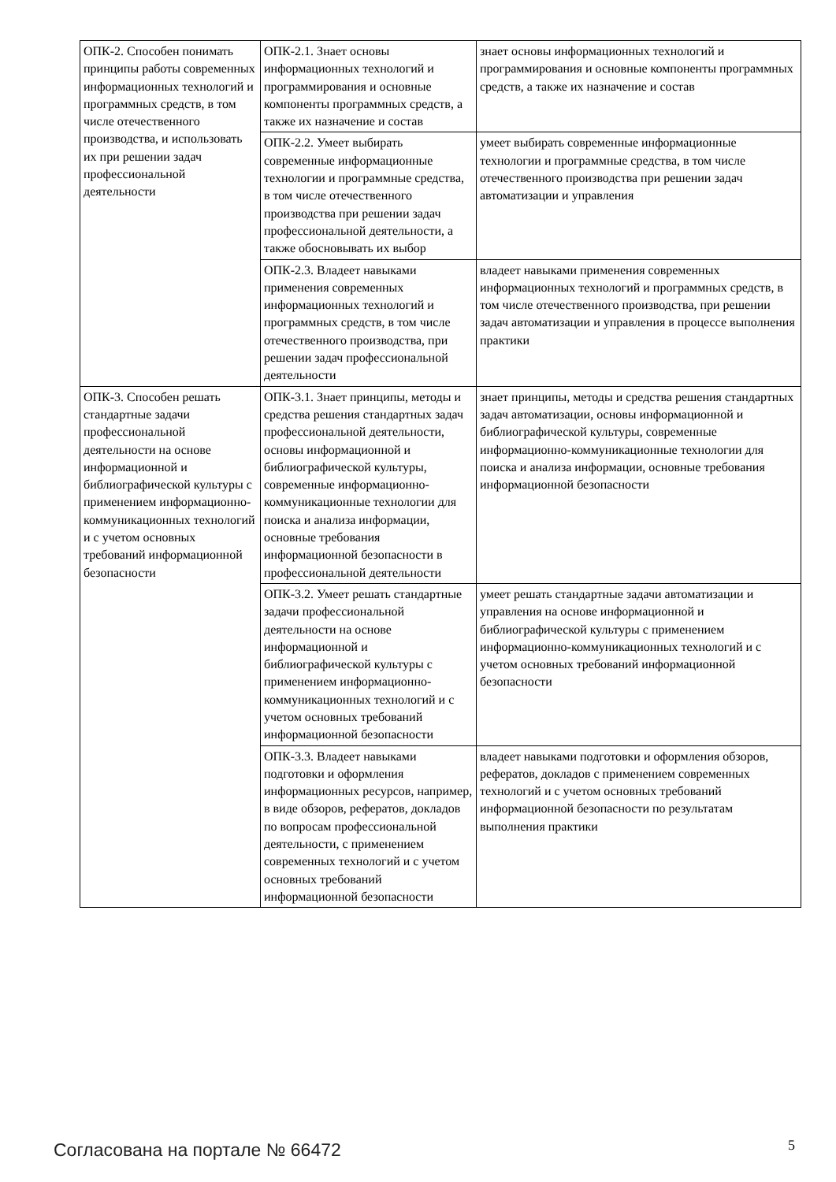| ОПК-2. Способен понимать принципы работы современных информационных технологий и программных средств, в том числе отечественного производства, и использовать их при решении задач профессиональной деятельности | ОПК-2.1. Знает основы информационных технологий и программирования и основные компоненты программных средств, а также их назначение и состав | знает основы информационных технологий и программирования и основные компоненты программных средств, а также их назначение и состав |
| | ОПК-2.2. Умеет выбирать современные информационные технологии и программные средства, в том числе отечественного производства при решении задач профессиональной деятельности, а также обосновывать их выбор | умеет выбирать современные информационные технологии и программные средства, в том числе отечественного производства при решении задач автоматизации и управления |
| | ОПК-2.3. Владеет навыками применения современных информационных технологий и программных средств, в том числе отечественного производства, при решении задач профессиональной деятельности | владеет навыками применения современных информационных технологий и программных средств, в том числе отечественного производства, при решении задач автоматизации и управления в процессе выполнения практики |
| ОПК-3. Способен решать стандартные задачи профессиональной деятельности на основе информационной и библиографической культуры с применением информационно-коммуникационных технологий и с учетом основных требований информационной безопасности | ОПК-3.1. Знает принципы, методы и средства решения стандартных задач профессиональной деятельности, основы информационной и библиографической культуры, современные информационно-коммуникационные технологии для поиска и анализа информации, основные требования информационной безопасности в профессиональной деятельности | знает принципы, методы и средства решения стандартных задач автоматизации, основы информационной и библиографической культуры, современные информационно-коммуникационные технологии для поиска и анализа информации, основные требования информационной безопасности |
| | ОПК-3.2. Умеет решать стандартные задачи профессиональной деятельности на основе информационной и библиографической культуры с применением информационно-коммуникационных технологий и с учетом основных требований информационной безопасности | умеет решать стандартные задачи автоматизации и управления на основе информационной и библиографической культуры с применением информационно-коммуникационных технологий и с учетом основных требований информационной безопасности |
| | ОПК-3.3. Владеет навыками подготовки и оформления информационных ресурсов, например, в виде обзоров, рефератов, докладов по вопросам профессиональной деятельности, с применением современных технологий и с учетом основных требований информационной безопасности | владеет навыками подготовки и оформления обзоров, рефератов, докладов с применением современных технологий и с учетом основных требований информационной безопасности по результатам выполнения практики |
Согласована на портале № 66472 5